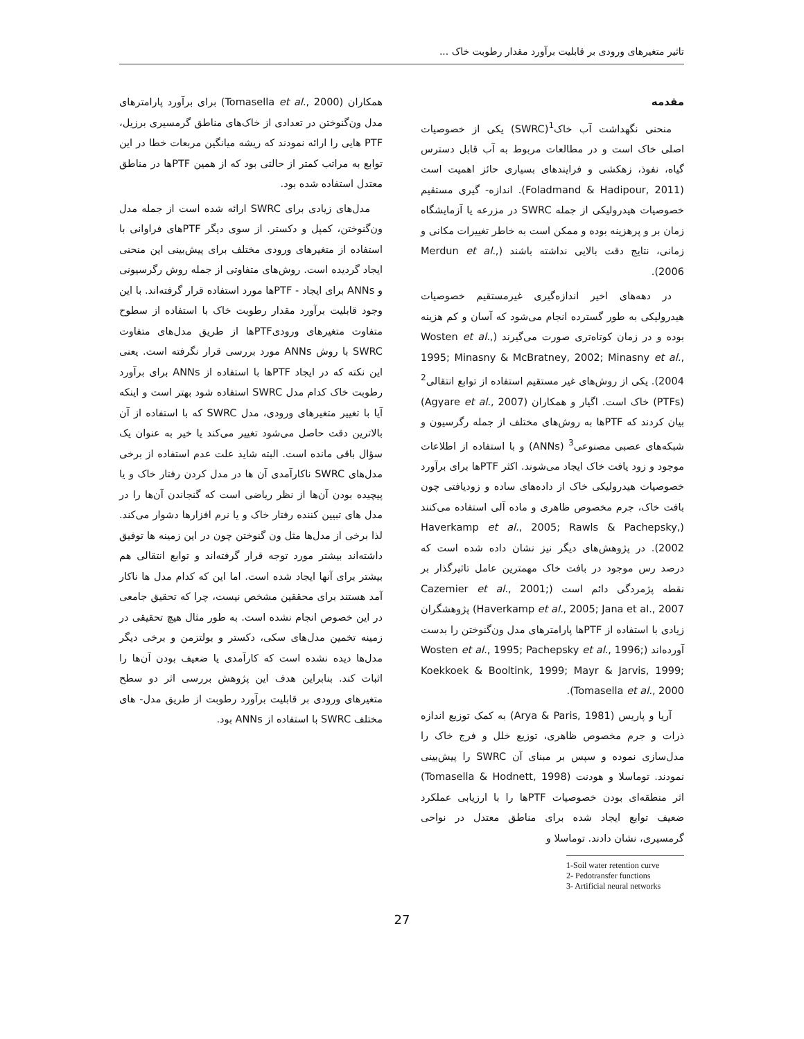تاثیر متغیرهای ورودی بر قابلیت برآورد مقدار رطوبت خاک ...
مقدمه
منحنی نگهداشت آب خاک<sup>1</sup>(SWRC) یکی از خصوصیات اصلی خاک است و در مطالعات مربوط به آب قابل دسترس گیاه، نفوذ، زهکشی و فرایندهای بسیاری حائز اهمیت است (Foladmand & Hadipour, 2011). اندازه- گیری مستقیم خصوصیات هیدرولیکی از جمله SWRC در مزرعه یا آزمایشگاه زمان بر و پرهزینه بوده و ممکن است به خاطر تغییرات مکانی و زمانی، نتایج دقت بالایی نداشته باشند (Merdun et al., 2006).
در دهه‌های اخیر اندازه‌گیری غیرمستقیم خصوصیات هیدرولیکی به طور گسترده انجام می‌شود که آسان و کم هزینه بوده و در زمان کوتاه‌تری صورت می‌گیرند (Wosten et al., 1995; Minasny & McBratney, 2002; Minasny et al., 2004). یکی از روش‌های غیر مستقیم استفاده از توابع انتقالی<sup>2</sup> (PTFs) خاک است. اگیار و همکاران (Agyare et al., 2007) بیان کردند که PTFها به روش‌های مختلف از جمله رگرسیون و شبکه‌های عصبی مصنوعی<sup>3</sup> (ANNs) و با استفاده از اطلاعات موجود و زود یافت خاک ایجاد می‌شوند. اکثر PTFها برای برآورد خصوصیات هیدرولیکی خاک از داده‌های ساده و زودیافتی چون بافت خاک، جرم مخصوص ظاهری و ماده آلی استفاده می‌کنند (Haverkamp et al., 2005; Rawls & Pachepsky, 2002). در پژوهش‌های دیگر نیز نشان داده شده است که درصد رس موجود در بافت خاک مهمترین عامل تاثیرگذار بر نقطه پژمردگی دائم است (Cazemier et al., 2001; Haverkamp et al., 2005; Jana et al., 2007) پژوهشگران زیادی با استفاده از PTFها پارامترهای مدل ون‌گنوختن را بدست آورده‌اند (Wosten et al., 1995; Pachepsky et al., 1996; Koekkoek & Booltink, 1999; Mayr & Jarvis, 1999; Tomasella et al., 2000).
آریا و پاریس (Arya & Paris, 1981) به کمک توزیع اندازه ذرات و جرم مخصوص ظاهری، توزیع خلل و فرج خاک را مدل‌سازی نموده و سپس بر مبنای آن SWRC را پیش‌بینی نمودند. توماسلا و هودنت (Tomasella & Hodnett, 1998) اثر منطقه‌ای بودن خصوصیات PTFها را با ارزیابی عملکرد ضعیف توابع ایجاد شده برای مناطق معتدل در نواحی گرمسیری، نشان دادند. توماسلا و
1-Soil water retention curve
2- Pedotransfer functions
3- Artificial neural networks
همکاران (Tomasella et al., 2000) برای برآورد پارامترهای مدل ون‌گنوختن در تعدادی از خاک‌های مناطق گرمسیری برزیل، PTF هایی را ارائه نمودند که ریشه میانگین مربعات خطا در این توابع به مراتب کمتر از حالتی بود که از همین PTFها در مناطق معتدل استفاده شده بود.
مدل‌های زیادی برای SWRC ارائه شده است از جمله مدل ون‌گنوختن، کمپل و دکستر. از سوی دیگر PTFهای فراوانی با استفاده از متغیرهای ورودی مختلف برای پیش‌بینی این منحنی ایجاد گردیده است. روش‌های متفاوتی از جمله روش رگرسیونی و ANNs برای ایجاد - PTFها مورد استفاده قرار گرفته‌اند. با این وجود قابلیت برآورد مقدار رطوبت خاک با استفاده از سطوح متفاوت متغیرهای ورودیPTFها از طریق مدل‌های متفاوت SWRC با روش ANNs مورد بررسی قرار نگرفته است. یعنی این نکته که در ایجاد PTFها با استفاده از ANNs برای برآورد رطوبت خاک کدام مدل SWRC استفاده شود بهتر است و اینکه آیا با تغییر متغیرهای ورودی، مدل SWRC که با استفاده از آن بالاترین دقت حاصل می‌شود تغییر می‌کند یا خیر به عنوان یک سؤال باقی مانده است. البته شاید علت عدم استفاده از برخی مدل‌های SWRC ناکارآمدی آن ها در مدل کردن رفتار خاک و یا پیچیده بودن آن‌ها از نظر ریاضی است که گنجاندن آن‌ها را در مدل های تبیین کننده رفتار خاک و یا نرم افزارها دشوار می‌کند. لذا برخی از مدل‌ها مثل ون گنوختن چون در این زمینه ها توفیق داشته‌اند بیشتر مورد توجه قرار گرفته‌اند و توابع انتقالی هم بیشتر برای آنها ایجاد شده است. اما این که کدام مدل ها ناکار آمد هستند برای محققین مشخص نیست، چرا که تحقیق جامعی در این خصوص انجام نشده است. به طور مثال هیچ تحقیقی در زمینه تخمین مدل‌های سکی، دکستر و بولتزمن و برخی دیگر مدل‌ها دیده نشده است که کارآمدی یا ضعیف بودن آن‌ها را اثبات کند. بنابراین هدف این پژوهش بررسی اثر دو سطح متغیرهای ورودی بر قابلیت برآورد رطوبت از طریق مدل- های مختلف SWRC با استفاده از ANNs بود.
27